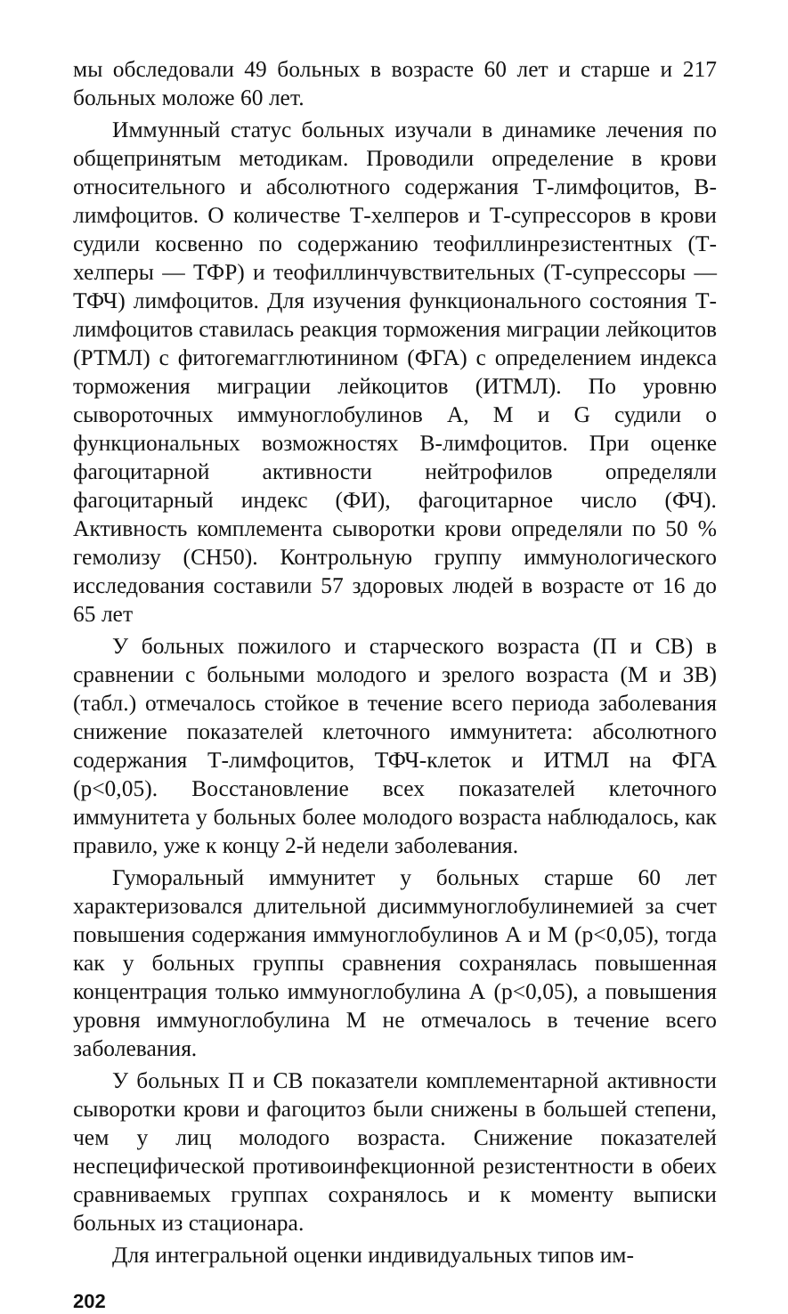мы обследовали 49 больных в возрасте 60 лет и старше и 217 больных моложе 60 лет.
Иммунный статус больных изучали в динамике лечения по общепринятым методикам. Проводили определение в крови относительного и абсолютного содержания Т-лимфоцитов, В-лимфоцитов. О количестве Т-хелперов и Т-супрессоров в крови судили косвенно по содержанию теофиллинрезистентных (Т-хелперы — ТФР) и теофиллинчувствительных (Т-супрессоры — ТФЧ) лимфоцитов. Для изучения функционального состояния Т-лимфоцитов ставилась реакция торможения миграции лейкоцитов (РТМЛ) с фитогемагглютинином (ФГА) с определением индекса торможения миграции лейкоцитов (ИТМЛ). По уровню сывороточных иммуноглобулинов А, М и G судили о функциональных возможностях В-лимфоцитов. При оценке фагоцитарной активности нейтрофилов определяли фагоцитарный индекс (ФИ), фагоцитарное число (ФЧ). Активность комплемента сыворотки крови определяли по 50 % гемолизу (СН50). Контрольную группу иммунологического исследования составили 57 здоровых людей в возрасте от 16 до 65 лет
У больных пожилого и старческого возраста (П и СВ) в сравнении с больными молодого и зрелого возраста (М и ЗВ) (табл.) отмечалось стойкое в течение всего периода заболевания снижение показателей клеточного иммунитета: абсолютного содержания Т-лимфоцитов, ТФЧ-клеток и ИТМЛ на ФГА (p<0,05). Восстановление всех показателей клеточного иммунитета у больных более молодого возраста наблюдалось, как правило, уже к концу 2-й недели заболевания.
Гуморальный иммунитет у больных старше 60 лет характеризовался длительной дисиммуноглобулинемией за счет повышения содержания иммуноглобулинов А и М (p<0,05), тогда как у больных группы сравнения сохранялась повышенная концентрация только иммуноглобулина А (p<0,05), а повышения уровня иммуноглобулина М не отмечалось в течение всего заболевания.
У больных П и СВ показатели комплементарной активности сыворотки крови и фагоцитоз были снижены в большей степени, чем у лиц молодого возраста. Снижение показателей неспецифической противоинфекционной резистентности в обеих сравниваемых группах сохранялось и к моменту выписки больных из стационара.
Для интегральной оценки индивидуальных типов им-
202